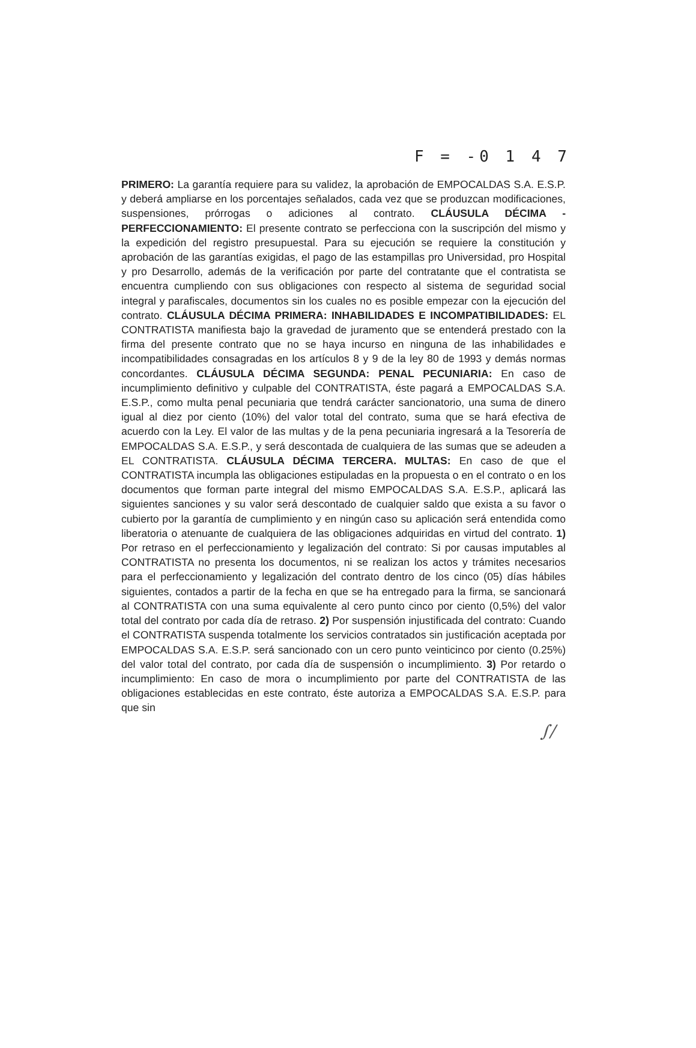F = -0 1 4 7
PRIMERO: La garantía requiere para su validez, la aprobación de EMPOCALDAS S.A. E.S.P. y deberá ampliarse en los porcentajes señalados, cada vez que se produzcan modificaciones, suspensiones, prórrogas o adiciones al contrato. CLÁUSULA DÉCIMA - PERFECCIONAMIENTO: El presente contrato se perfecciona con la suscripción del mismo y la expedición del registro presupuestal. Para su ejecución se requiere la constitución y aprobación de las garantías exigidas, el pago de las estampillas pro Universidad, pro Hospital y pro Desarrollo, además de la verificación por parte del contratante que el contratista se encuentra cumpliendo con sus obligaciones con respecto al sistema de seguridad social integral y parafiscales, documentos sin los cuales no es posible empezar con la ejecución del contrato. CLÁUSULA DÉCIMA PRIMERA: INHABILIDADES E INCOMPATIBILIDADES: EL CONTRATISTA manifiesta bajo la gravedad de juramento que se entenderá prestado con la firma del presente contrato que no se haya incurso en ninguna de las inhabilidades e incompatibilidades consagradas en los artículos 8 y 9 de la ley 80 de 1993 y demás normas concordantes. CLÁUSULA DÉCIMA SEGUNDA: PENAL PECUNIARIA: En caso de incumplimiento definitivo y culpable del CONTRATISTA, éste pagará a EMPOCALDAS S.A. E.S.P., como multa penal pecuniaria que tendrá carácter sancionatorio, una suma de dinero igual al diez por ciento (10%) del valor total del contrato, suma que se hará efectiva de acuerdo con la Ley. El valor de las multas y de la pena pecuniaria ingresará a la Tesorería de EMPOCALDAS S.A. E.S.P., y será descontada de cualquiera de las sumas que se adeuden a EL CONTRATISTA. CLÁUSULA DÉCIMA TERCERA. MULTAS: En caso de que el CONTRATISTA incumpla las obligaciones estipuladas en la propuesta o en el contrato o en los documentos que forman parte integral del mismo EMPOCALDAS S.A. E.S.P., aplicará las siguientes sanciones y su valor será descontado de cualquier saldo que exista a su favor o cubierto por la garantía de cumplimiento y en ningún caso su aplicación será entendida como liberatoria o atenuante de cualquiera de las obligaciones adquiridas en virtud del contrato. 1) Por retraso en el perfeccionamiento y legalización del contrato: Si por causas imputables al CONTRATISTA no presenta los documentos, ni se realizan los actos y trámites necesarios para el perfeccionamiento y legalización del contrato dentro de los cinco (05) días hábiles siguientes, contados a partir de la fecha en que se ha entregado para la firma, se sancionará al CONTRATISTA con una suma equivalente al cero punto cinco por ciento (0,5%) del valor total del contrato por cada día de retraso. 2) Por suspensión injustificada del contrato: Cuando el CONTRATISTA suspenda totalmente los servicios contratados sin justificación aceptada por EMPOCALDAS S.A. E.S.P. será sancionado con un cero punto veinticinco por ciento (0.25%) del valor total del contrato, por cada día de suspensión o incumplimiento. 3) Por retardo o incumplimiento: En caso de mora o incumplimiento por parte del CONTRATISTA de las obligaciones establecidas en este contrato, éste autoriza a EMPOCALDAS S.A. E.S.P. para que sin
∫∕